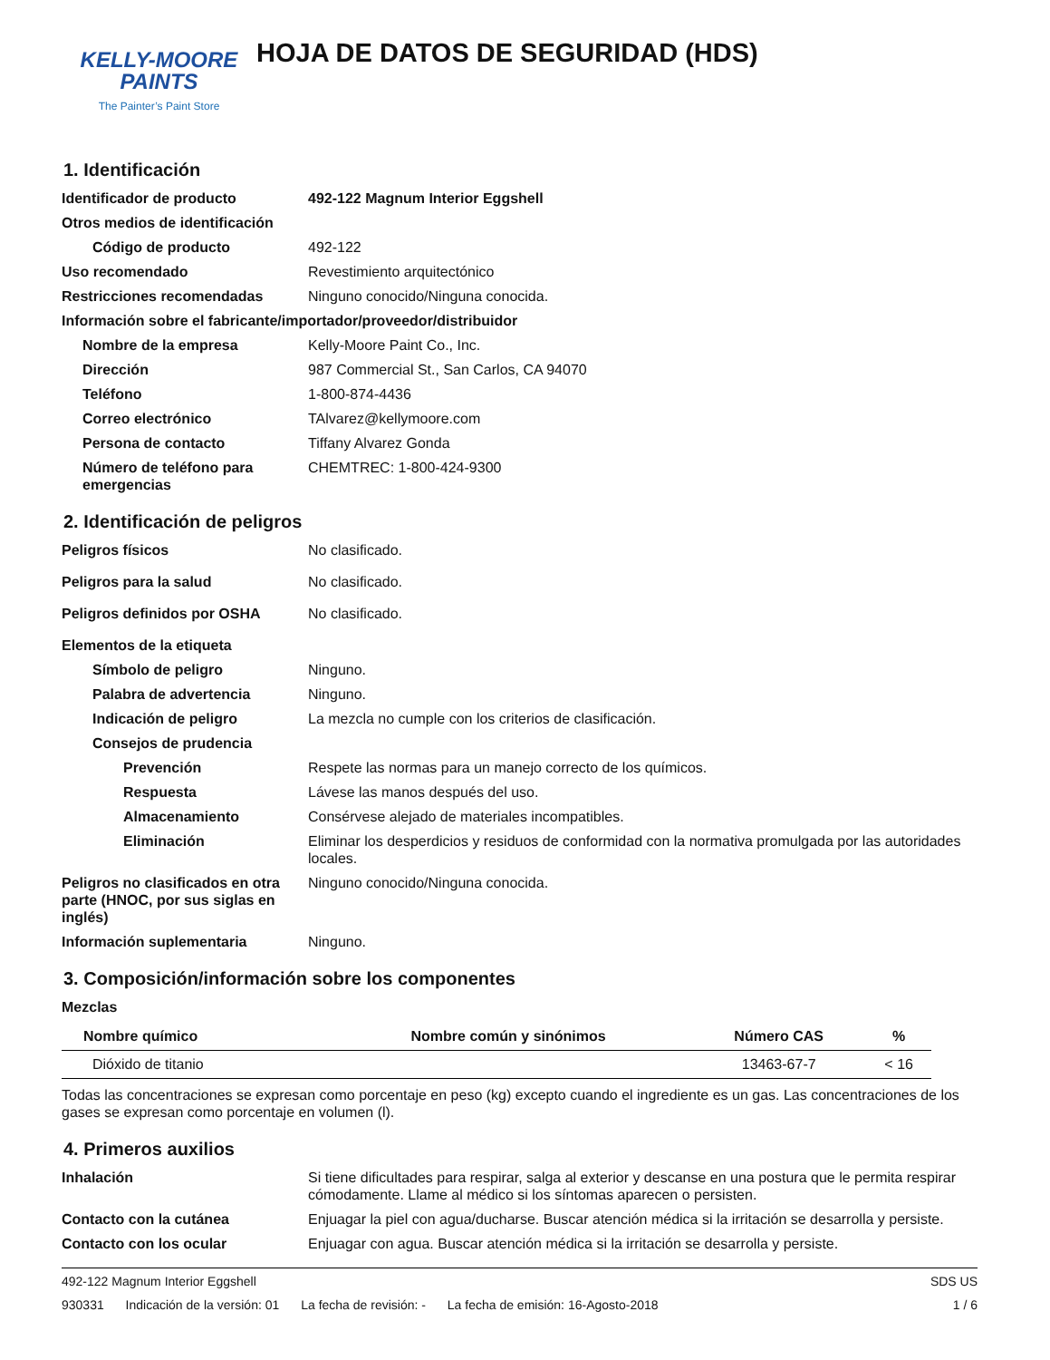KELLY-MOORE
PAINTS
The Painter’s Paint Store
HOJA DE DATOS DE SEGURIDAD (HDS)
1. Identificación
Identificador de producto 492-122 Magnum Interior Eggshell
Otros medios de identificación
Código de producto
492-122
Uso recomendado
Revestimiento arquitectónico
Restricciones recomendadas
Ninguno conocido/Ninguna conocida.
Información sobre el fabricante/importador/proveedor/distribuidor
Nombre de la empresa
Kelly-Moore Paint Co., Inc.
Dirección
987 Commercial St., San Carlos, CA 94070
Teléfono
1-800-874-4436
Correo electrónico
TAlvarez@kellymoore.com
Persona de contacto
Tiffany Alvarez Gonda
Número de teléfono para emergencias
CHEMTREC: 1-800-424-9300
2. Identificación de peligros
Peligros físicos
No clasificado.
Peligros para la salud
No clasificado.
Peligros definidos por OSHA
No clasificado.
Elementos de la etiqueta
Símbolo de peligro
Ninguno.
Palabra de advertencia
Ninguno.
Indicación de peligro
La mezcla no cumple con los criterios de clasificación.
Consejos de prudencia
Prevención
Respete las normas para un manejo correcto de los químicos.
Respuesta
Lávese las manos después del uso.
Almacenamiento
Consérvese alejado de materiales incompatibles.
Eliminación Eliminar los desperdicios y residuos de conformidad con la normativa promulgada por las autoridades locales.
Peligros no clasificados en otra parte (HNOC, por sus siglas en inglés)
Ninguno conocido/Ninguna conocida.
Información suplementaria
Ninguno.
3. Composición/información sobre los componentes
Mezclas
| Nombre químico | Nombre común y sinónimos | Número CAS | % |
| --- | --- | --- | --- |
| Dióxido de titanio | | 13463-67-7 | < 16 |
Todas las concentraciones se expresan como porcentaje en peso (kg) excepto cuando el ingrediente es un gas. Las concentraciones de los gases se expresan como porcentaje en volumen (l).
4. Primeros auxilios
Inhalación Si tiene dificultades para respirar, salga al exterior y descanse en una postura que le permita respirar cómodamente. Llame al médico si los síntomas aparecen o persisten.
Contacto con la cutánea Enjuagar la piel con agua/ducharse. Buscar atención médica si la irritación se desarrolla y persiste.
Contacto con los ocular
Enjuagar con agua. Buscar atención médica si la irritación se desarrolla y persiste.
492-122 Magnum Interior Eggshell
SDS US
930331 Indicación de la versión: 01 La fecha de revisión: - La fecha de emisión: 16-Agosto-2018
1 / 6